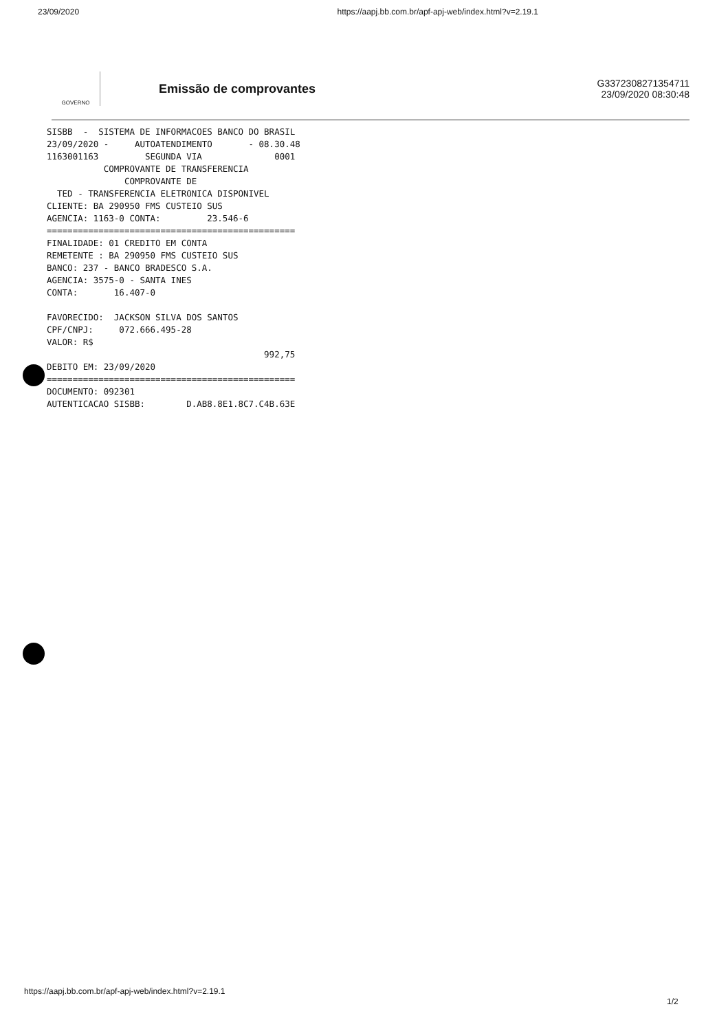23/09/2020 https://aapj.bb.com.br/apf-apj-web/index.html?v=2.19.1
GOVERNO
Emissão de comprovantes
G3372308271354711
23/09/2020 08:30:48
SISBB  -  SISTEMA DE INFORMACOES BANCO DO BRASIL
23/09/2020 -     AUTOATENDIMENTO       - 08.30.48
1163001163         SEGUNDA VIA              0001
           COMPROVANTE DE TRANSFERENCIA
               COMPROVANTE DE
  TED - TRANSFERENCIA ELETRONICA DISPONIVEL
CLIENTE: BA 290950 FMS CUSTEIO SUS
AGENCIA: 1163-0 CONTA:         23.546-6
================================================
FINALIDADE: 01 CREDITO EM CONTA
REMETENTE : BA 290950 FMS CUSTEIO SUS
BANCO: 237 - BANCO BRADESCO S.A.
AGENCIA: 3575-0 - SANTA INES
CONTA:       16.407-0

FAVORECIDO:  JACKSON SILVA DOS SANTOS
CPF/CNPJ:     072.666.495-28
VALOR: R$
                                          992,75
DEBITO EM: 23/09/2020
================================================
DOCUMENTO: 092301
AUTENTICACAO SISBB:        D.AB8.8E1.8C7.C4B.63E
https://aapj.bb.com.br/apf-apj-web/index.html?v=2.19.1
1/2